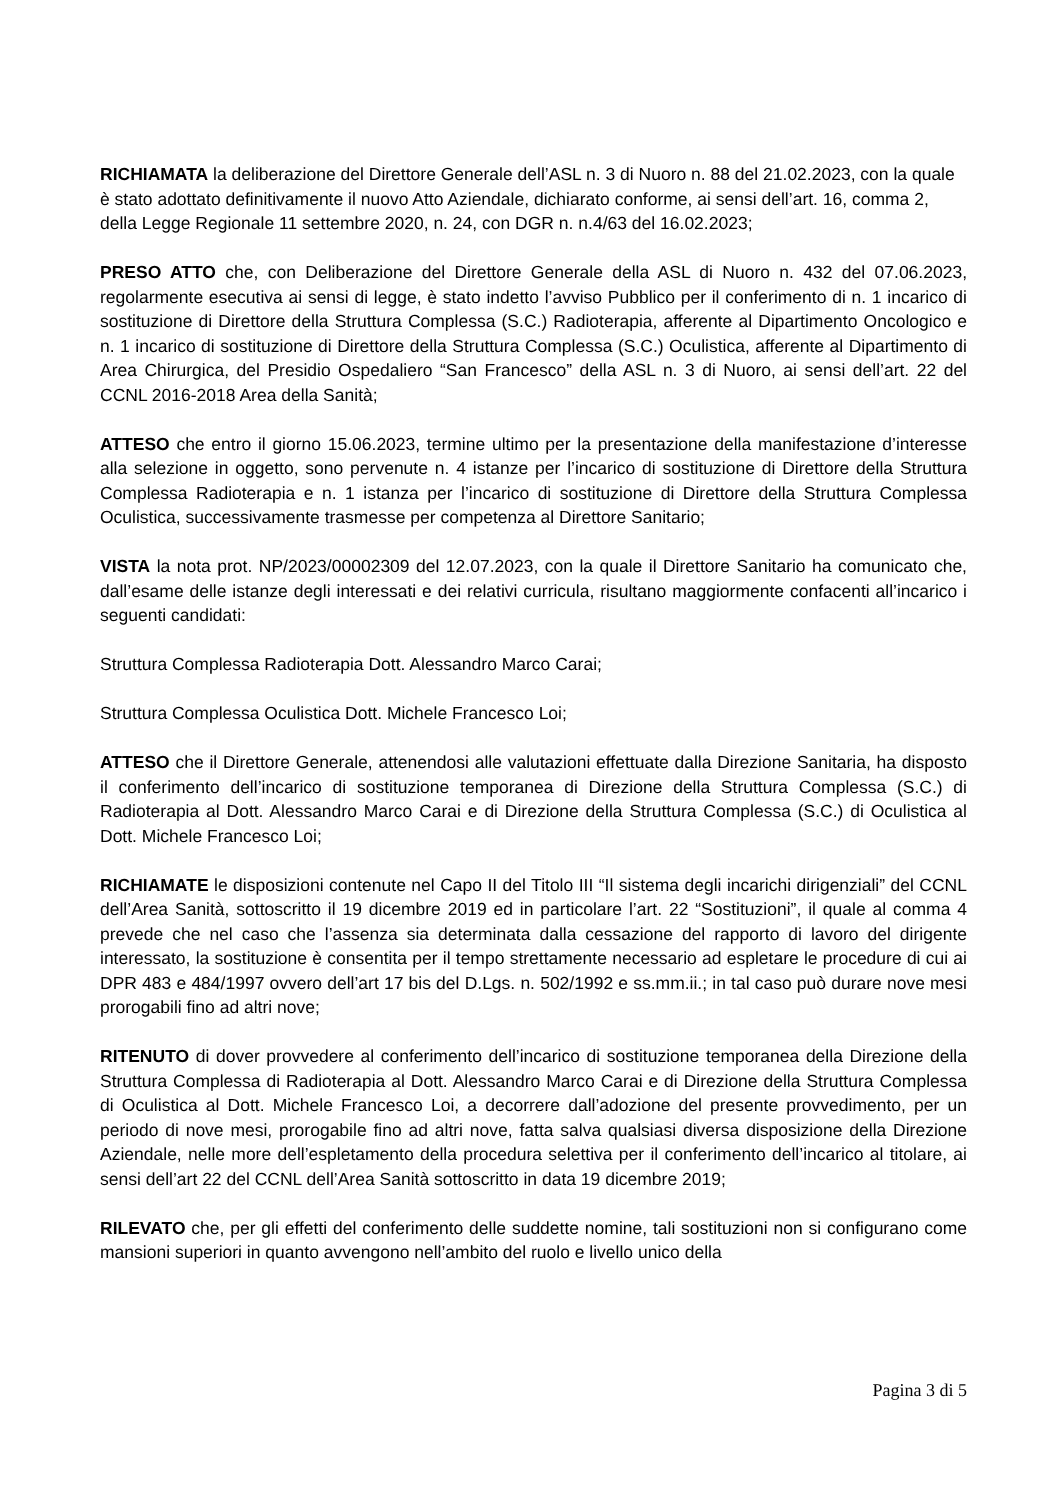RICHIAMATA la deliberazione del Direttore Generale dell’ASL n. 3 di Nuoro n. 88 del 21.02.2023, con la quale è stato adottato definitivamente il nuovo Atto Aziendale, dichiarato conforme, ai sensi dell’art. 16, comma 2, della Legge Regionale 11 settembre 2020, n. 24, con DGR n. n.4/63 del 16.02.2023;
PRESO ATTO che, con Deliberazione del Direttore Generale della ASL di Nuoro n. 432 del 07.06.2023, regolarmente esecutiva ai sensi di legge, è stato indetto l’avviso Pubblico per il conferimento di n. 1 incarico di sostituzione di Direttore della Struttura Complessa (S.C.) Radioterapia, afferente al Dipartimento Oncologico e n. 1 incarico di sostituzione di Direttore della Struttura Complessa (S.C.) Oculistica, afferente al Dipartimento di Area Chirurgica, del Presidio Ospedaliero “San Francesco” della ASL n. 3 di Nuoro, ai sensi dell’art. 22 del CCNL 2016-2018 Area della Sanità;
ATTESO che entro il giorno 15.06.2023, termine ultimo per la presentazione della manifestazione d’interesse alla selezione in oggetto, sono pervenute n. 4 istanze per l’incarico di sostituzione di Direttore della Struttura Complessa Radioterapia e n. 1 istanza per l’incarico di sostituzione di Direttore della Struttura Complessa Oculistica, successivamente trasmesse per competenza al Direttore Sanitario;
VISTA la nota prot. NP/2023/00002309 del 12.07.2023, con la quale il Direttore Sanitario ha comunicato che, dall’esame delle istanze degli interessati e dei relativi curricula, risultano maggiormente confacenti all’incarico i seguenti candidati:
Struttura Complessa Radioterapia Dott. Alessandro Marco Carai;
Struttura Complessa Oculistica Dott. Michele Francesco Loi;
ATTESO che il Direttore Generale, attenendosi alle valutazioni effettuate dalla Direzione Sanitaria, ha disposto il conferimento dell’incarico di sostituzione temporanea di Direzione della Struttura Complessa (S.C.) di Radioterapia al Dott. Alessandro Marco Carai e di Direzione della Struttura Complessa (S.C.) di Oculistica al Dott. Michele Francesco Loi;
RICHIAMATE le disposizioni contenute nel Capo II del Titolo III “Il sistema degli incarichi dirigenziali” del CCNL dell’Area Sanità, sottoscritto il 19 dicembre 2019 ed in particolare l’art. 22 “Sostituzioni”, il quale al comma 4 prevede che nel caso che l’assenza sia determinata dalla cessazione del rapporto di lavoro del dirigente interessato, la sostituzione è consentita per il tempo strettamente necessario ad espletare le procedure di cui ai DPR 483 e 484/1997 ovvero dell’art 17 bis del D.Lgs. n. 502/1992 e ss.mm.ii.; in tal caso può durare nove mesi prorogabili fino ad altri nove;
RITENUTO di dover provvedere al conferimento dell’incarico di sostituzione temporanea della Direzione della Struttura Complessa di Radioterapia al Dott. Alessandro Marco Carai e di Direzione della Struttura Complessa di Oculistica al Dott. Michele Francesco Loi, a decorrere dall’adozione del presente provvedimento, per un periodo di nove mesi, prorogabile fino ad altri nove, fatta salva qualsiasi diversa disposizione della Direzione Aziendale, nelle more dell’espletamento della procedura selettiva per il conferimento dell’incarico al titolare, ai sensi dell’art 22 del CCNL dell’Area Sanità sottoscritto in data 19 dicembre 2019;
RILEVATO che, per gli effetti del conferimento delle suddette nomine, tali sostituzioni non si configurano come mansioni superiori in quanto avvengono nell’ambito del ruolo e livello unico della
Pagina 3 di 5